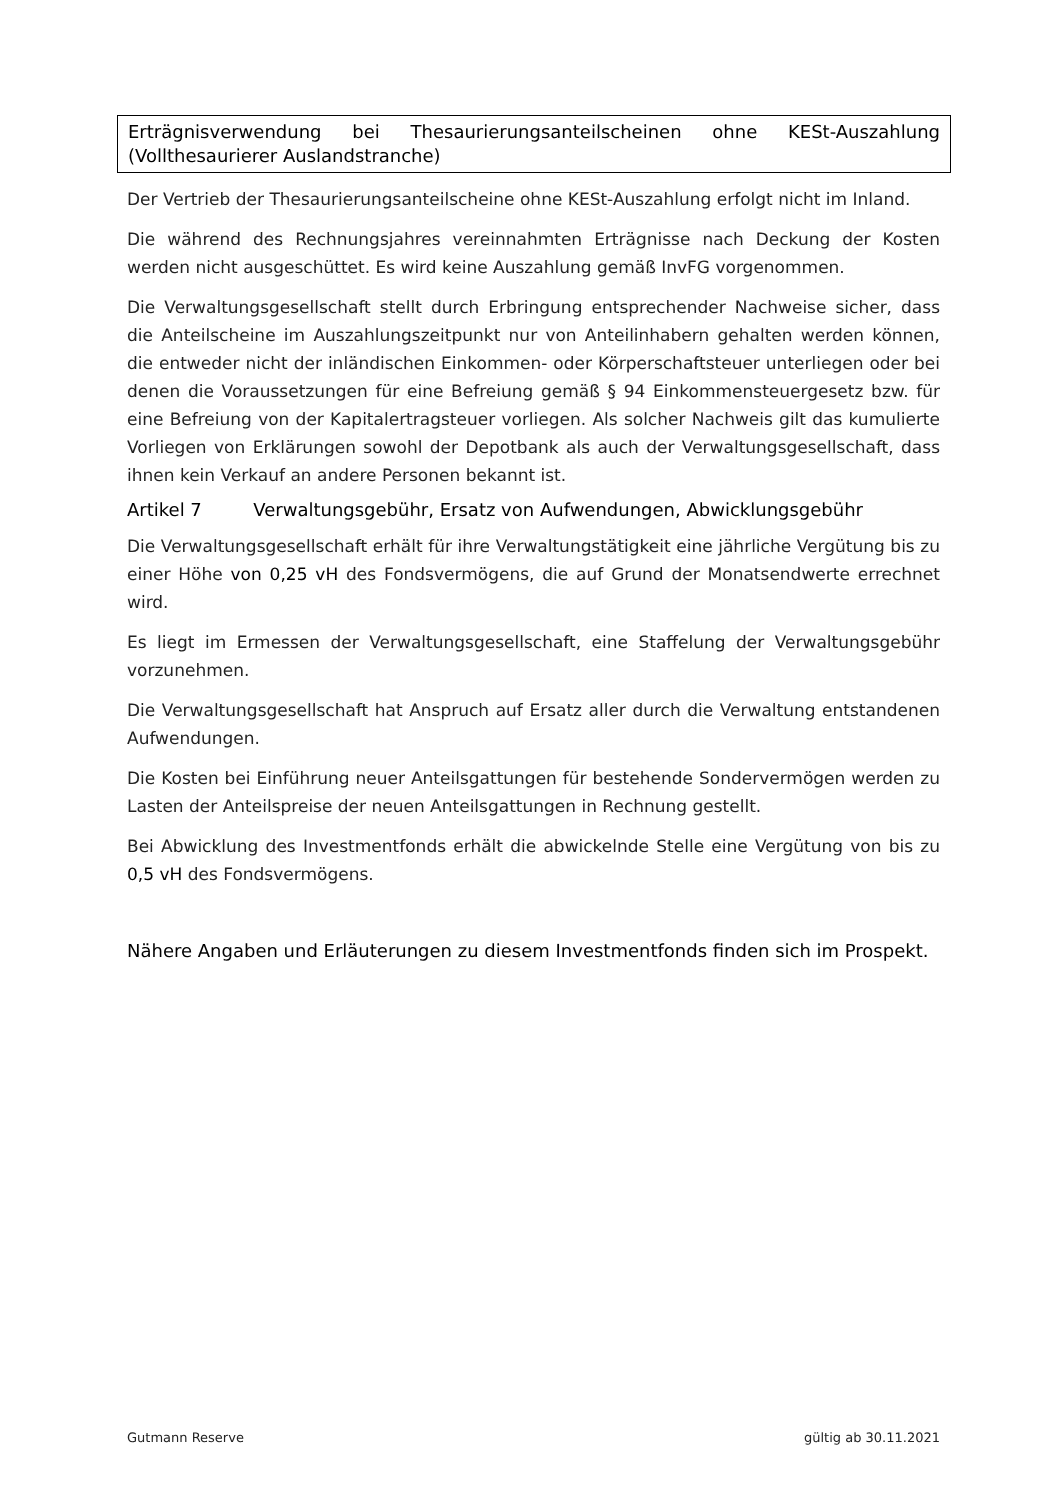Erträgnisverwendung bei Thesaurierungsanteilscheinen ohne KESt-Auszahlung (Vollthesaurierer Auslandstranche)
Der Vertrieb der Thesaurierungsanteilscheine ohne KESt-Auszahlung erfolgt nicht im Inland.
Die während des Rechnungsjahres vereinnahmten Erträgnisse nach Deckung der Kosten werden nicht ausgeschüttet. Es wird keine Auszahlung gemäß InvFG vorgenommen.
Die Verwaltungsgesellschaft stellt durch Erbringung entsprechender Nachweise sicher, dass die Anteilscheine im Auszahlungszeitpunkt nur von Anteilinhabern gehalten werden können, die entweder nicht der inländischen Einkommen- oder Körperschaftsteuer unterliegen oder bei denen die Voraussetzungen für eine Befreiung gemäß § 94 Einkommensteuergesetz bzw. für eine Befreiung von der Kapitalertragsteuer vorliegen. Als solcher Nachweis gilt das kumulierte Vorliegen von Erklärungen sowohl der Depotbank als auch der Verwaltungsgesellschaft, dass ihnen kein Verkauf an andere Personen bekannt ist.
Artikel 7 Verwaltungsgebühr, Ersatz von Aufwendungen, Abwicklungsgebühr
Die Verwaltungsgesellschaft erhält für ihre Verwaltungstätigkeit eine jährliche Vergütung bis zu einer Höhe von 0,25 vH des Fondsvermögens, die auf Grund der Monatsendwerte errechnet wird.
Es liegt im Ermessen der Verwaltungsgesellschaft, eine Staffelung der Verwaltungsgebühr vorzunehmen.
Die Verwaltungsgesellschaft hat Anspruch auf Ersatz aller durch die Verwaltung entstandenen Aufwendungen.
Die Kosten bei Einführung neuer Anteilsgattungen für bestehende Sondervermögen werden zu Lasten der Anteilspreise der neuen Anteilsgattungen in Rechnung gestellt.
Bei Abwicklung des Investmentfonds erhält die abwickelnde Stelle eine Vergütung von bis zu 0,5 vH des Fondsvermögens.
Nähere Angaben und Erläuterungen zu diesem Investmentfonds finden sich im Prospekt.
Gutmann Reserve gültig ab 30.11.2021